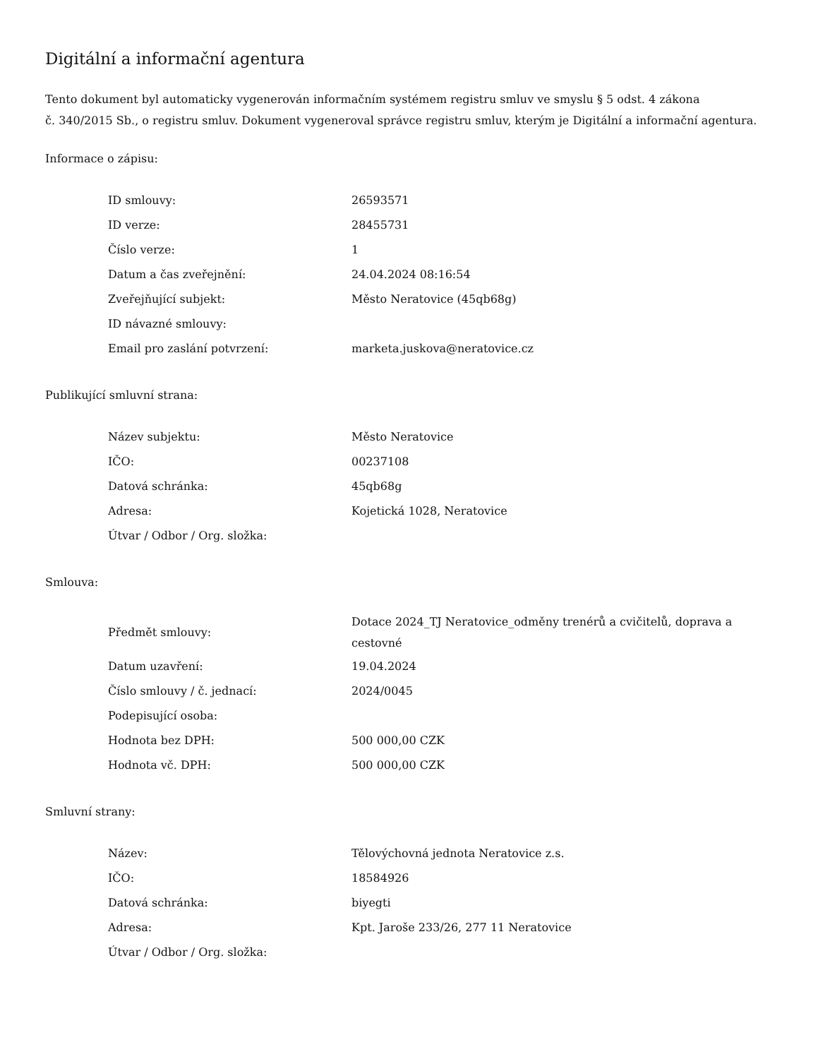Digitální a informační agentura
Tento dokument byl automaticky vygenerován informačním systémem registru smluv ve smyslu § 5 odst. 4 zákona
č. 340/2015 Sb., o registru smluv. Dokument vygeneroval správce registru smluv, kterým je Digitální a informační agentura.
Informace o zápisu:
| ID smlouvy: | 26593571 |
| ID verze: | 28455731 |
| Číslo verze: | 1 |
| Datum a čas zveřejnění: | 24.04.2024 08:16:54 |
| Zveřejňující subjekt: | Město Neratovice (45qb68g) |
| ID návazné smlouvy: | |
| Email pro zaslání potvrzení: | marketa.juskova@neratovice.cz |
Publikující smluvní strana:
| Název subjektu: | Město Neratovice |
| IČO: | 00237108 |
| Datová schránka: | 45qb68g |
| Adresa: | Kojetická 1028, Neratovice |
| Útvar / Odbor / Org. složka: | |
Smlouva:
| Předmět smlouvy: | Dotace 2024_TJ Neratovice_odměny trenérů a cvičitelů, doprava a cestovné |
| Datum uzavření: | 19.04.2024 |
| Číslo smlouvy / č. jednací: | 2024/0045 |
| Podepisující osoba: | |
| Hodnota bez DPH: | 500 000,00 CZK |
| Hodnota vč. DPH: | 500 000,00 CZK |
Smluvní strany:
| Název: | Tělovýchovná jednota Neratovice z.s. |
| IČO: | 18584926 |
| Datová schránka: | biyegti |
| Adresa: | Kpt. Jaroše 233/26, 277 11 Neratovice |
| Útvar / Odbor / Org. složka: | |